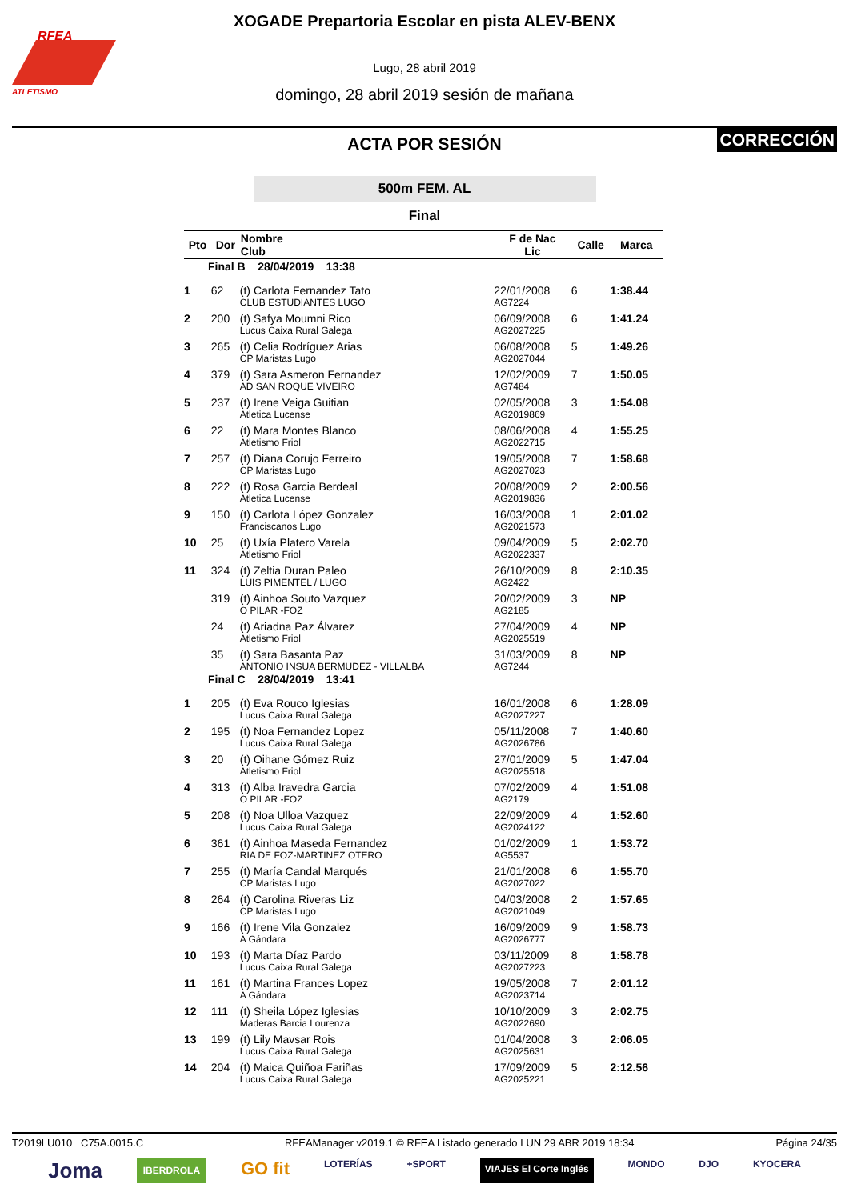RFEA
ATLETISMO
XOGADE Prepartoria Escolar en pista ALEV-BENX
Lugo, 28 abril 2019
domingo, 28 abril 2019 sesión de mañana
ACTA POR SESIÓN
CORRECCIÓN
500m FEM. AL
Final
| Pto | Dor | Nombre Club | F de Nac Lic | Calle | Marca |
| --- | --- | --- | --- | --- | --- |
| Final B 28/04/2019 13:38 | | | | | |
| 1 | 62 | (t) Carlota Fernandez Tato CLUB ESTUDIANTES LUGO | 22/01/2008 AG7224 | 6 | 1:38.44 |
| 2 | 200 | (t) Safya Moumni Rico Lucus Caixa Rural Galega | 06/09/2008 AG2027225 | 6 | 1:41.24 |
| 3 | 265 | (t) Celia Rodríguez Arias CP Maristas Lugo | 06/08/2008 AG2027044 | 5 | 1:49.26 |
| 4 | 379 | (t) Sara Asmeron Fernandez AD SAN ROQUE VIVEIRO | 12/02/2009 AG7484 | 7 | 1:50.05 |
| 5 | 237 | (t) Irene Veiga Guitian Atletica Lucense | 02/05/2008 AG2019869 | 3 | 1:54.08 |
| 6 | 22 | (t) Mara Montes Blanco Atletismo Friol | 08/06/2008 AG2022715 | 4 | 1:55.25 |
| 7 | 257 | (t) Diana Corujo Ferreiro CP Maristas Lugo | 19/05/2008 AG2027023 | 7 | 1:58.68 |
| 8 | 222 | (t) Rosa Garcia Berdeal Atletica Lucense | 20/08/2009 AG2019836 | 2 | 2:00.56 |
| 9 | 150 | (t) Carlota López Gonzalez Franciscanos Lugo | 16/03/2008 AG2021573 | 1 | 2:01.02 |
| 10 | 25 | (t) Uxía Platero Varela Atletismo Friol | 09/04/2009 AG2022337 | 5 | 2:02.70 |
| 11 | 324 | (t) Zeltia Duran Paleo LUIS PIMENTEL / LUGO | 26/10/2009 AG2422 | 8 | 2:10.35 |
| | 319 | (t) Ainhoa Souto Vazquez O PILAR -FOZ | 20/02/2009 AG2185 | 3 | NP |
| | 24 | (t) Ariadna Paz Álvarez Atletismo Friol | 27/04/2009 AG2025519 | 4 | NP |
| | 35 | (t) Sara Basanta Paz ANTONIO INSUA BERMUDEZ - VILLALBA | 31/03/2009 AG7244 | 8 | NP |
| Final C 28/04/2019 13:41 | | | | | |
| 1 | 205 | (t) Eva Rouco Iglesias Lucus Caixa Rural Galega | 16/01/2008 AG2027227 | 6 | 1:28.09 |
| 2 | 195 | (t) Noa Fernandez Lopez Lucus Caixa Rural Galega | 05/11/2008 AG2026786 | 7 | 1:40.60 |
| 3 | 20 | (t) Oihane Gómez Ruiz Atletismo Friol | 27/01/2009 AG2025518 | 5 | 1:47.04 |
| 4 | 313 | (t) Alba Iravedra Garcia O PILAR -FOZ | 07/02/2009 AG2179 | 4 | 1:51.08 |
| 5 | 208 | (t) Noa Ulloa Vazquez Lucus Caixa Rural Galega | 22/09/2009 AG2024122 | 4 | 1:52.60 |
| 6 | 361 | (t) Ainhoa Maseda Fernandez RIA DE FOZ-MARTINEZ OTERO | 01/02/2009 AG5537 | 1 | 1:53.72 |
| 7 | 255 | (t) María Candal Marqués CP Maristas Lugo | 21/01/2008 AG2027022 | 6 | 1:55.70 |
| 8 | 264 | (t) Carolina Riveras Liz CP Maristas Lugo | 04/03/2008 AG2021049 | 2 | 1:57.65 |
| 9 | 166 | (t) Irene Vila Gonzalez A Gándara | 16/09/2009 AG2026777 | 9 | 1:58.73 |
| 10 | 193 | (t) Marta Díaz Pardo Lucus Caixa Rural Galega | 03/11/2009 AG2027223 | 8 | 1:58.78 |
| 11 | 161 | (t) Martina Frances Lopez A Gándara | 19/05/2008 AG2023714 | 7 | 2:01.12 |
| 12 | 111 | (t) Sheila López Iglesias Maderas Barcia Lourenza | 10/10/2009 AG2022690 | 3 | 2:02.75 |
| 13 | 199 | (t) Lily Mavsar Rois Lucus Caixa Rural Galega | 01/04/2008 AG2025631 | 3 | 2:06.05 |
| 14 | 204 | (t) Maica Quiñoa Fariñas Lucus Caixa Rural Galega | 17/09/2009 AG2025221 | 5 | 2:12.56 |
T2019LU010 C75A.0015.C RFEAManager v2019.1 © RFEA Listado generado LUN 29 ABR 2019 18:34 Página 24/35
Joma IBERDROLA GO fit LOTERÍAS +SPORT VIAJES El Corte Inglés MONDO DJO KYOCERA